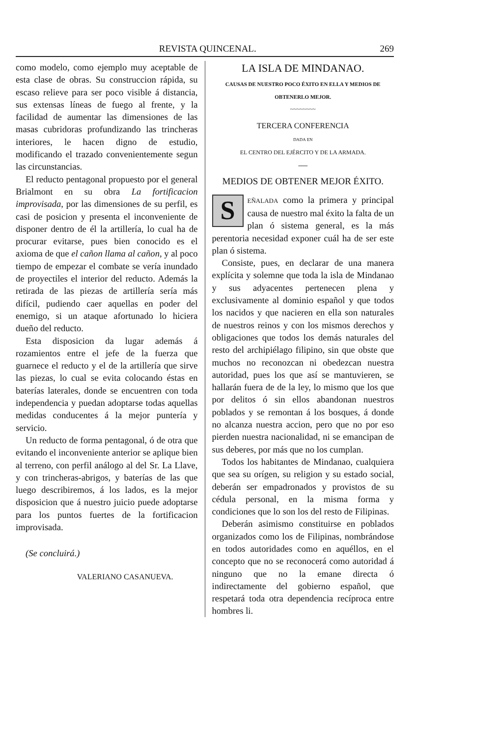REVISTA QUINCENAL. 269
como modelo, como ejemplo muy aceptable de esta clase de obras. Su construccion rápida, su escaso relieve para ser poco visible á distancia, sus extensas líneas de fuego al frente, y la facilidad de aumentar las dimensiones de las masas cubridoras profundizando las trincheras interiores, le hacen digno de estudio, modificando el trazado convenientemente segun las circunstancias.
El reducto pentagonal propuesto por el general Brialmont en su obra La fortificacion improvisada, por las dimensiones de su perfil, es casi de posicion y presenta el inconveniente de disponer dentro de él la artillería, lo cual ha de procurar evitarse, pues bien conocido es el axioma de que el cañon llama al cañon, y al poco tiempo de empezar el combate se vería inundado de proyectiles el interior del reducto. Además la retirada de las piezas de artillería sería más difícil, pudiendo caer aquellas en poder del enemigo, si un ataque afortunado lo hiciera dueño del reducto.
Esta disposicion da lugar además á rozamientos entre el jefe de la fuerza que guarnece el reducto y el de la artillería que sirve las piezas, lo cual se evita colocando éstas en baterías laterales, donde se encuentren con toda independencia y puedan adoptarse todas aquellas medidas conducentes á la mejor puntería y servicio.
Un reducto de forma pentagonal, ó de otra que evitando el inconveniente anterior se aplique bien al terreno, con perfil análogo al del Sr. La Llave, y con trincheras-abrigos, y baterías de las que luego describiremos, á los lados, es la mejor disposicion que á nuestro juicio puede adoptarse para los puntos fuertes de la fortificacion improvisada.
(Se concluirá.)
VALERIANO CASANUEVA.
LA ISLA DE MINDANAO.
CAUSAS DE NUESTRO POCO ÉXITO EN ELLA Y MEDIOS DE OBTENERLO MEJOR.
~~~~~~~~
TERCERA CONFERENCIA
DADA EN
EL CENTRO DEL EJÉRCITO Y DE LA ARMADA.
—
MEDIOS DE OBTENER MEJOR ÉXITO.
SEÑALADA como la primera y principal causa de nuestro mal éxito la falta de un plan ó sistema general, es la más perentoria necesidad exponer cuál ha de ser este plan ó sistema.
Consiste, pues, en declarar de una manera explícita y solemne que toda la isla de Mindanao y sus adyacentes pertenecen plena y exclusivamente al dominio español y que todos los nacidos y que nacieren en ella son naturales de nuestros reinos y con los mismos derechos y obligaciones que todos los demás naturales del resto del archipiélago filipino, sin que obste que muchos no reconozcan ni obedezcan nuestra autoridad, pues los que así se mantuvieren, se hallarán fuera de de la ley, lo mismo que los que por delitos ó sin ellos abandonan nuestros poblados y se remontan á los bosques, á donde no alcanza nuestra accion, pero que no por eso pierden nuestra nacionalidad, ni se emancipan de sus deberes, por más que no los cumplan.
Todos los habitantes de Mindanao, cualquiera que sea su orígen, su religion y su estado social, deberán ser empadronados y provistos de su cédula personal, en la misma forma y condiciones que lo son los del resto de Filipinas.
Deberán asimismo constituirse en poblados organizados como los de Filipinas, nombrándose en todos autoridades como en aquéllos, en el concepto que no se reconocerá como autoridad á ninguno que no la emane directa ó indirectamente del gobierno español, que respetará toda otra dependencia recíproca entre hombres li.